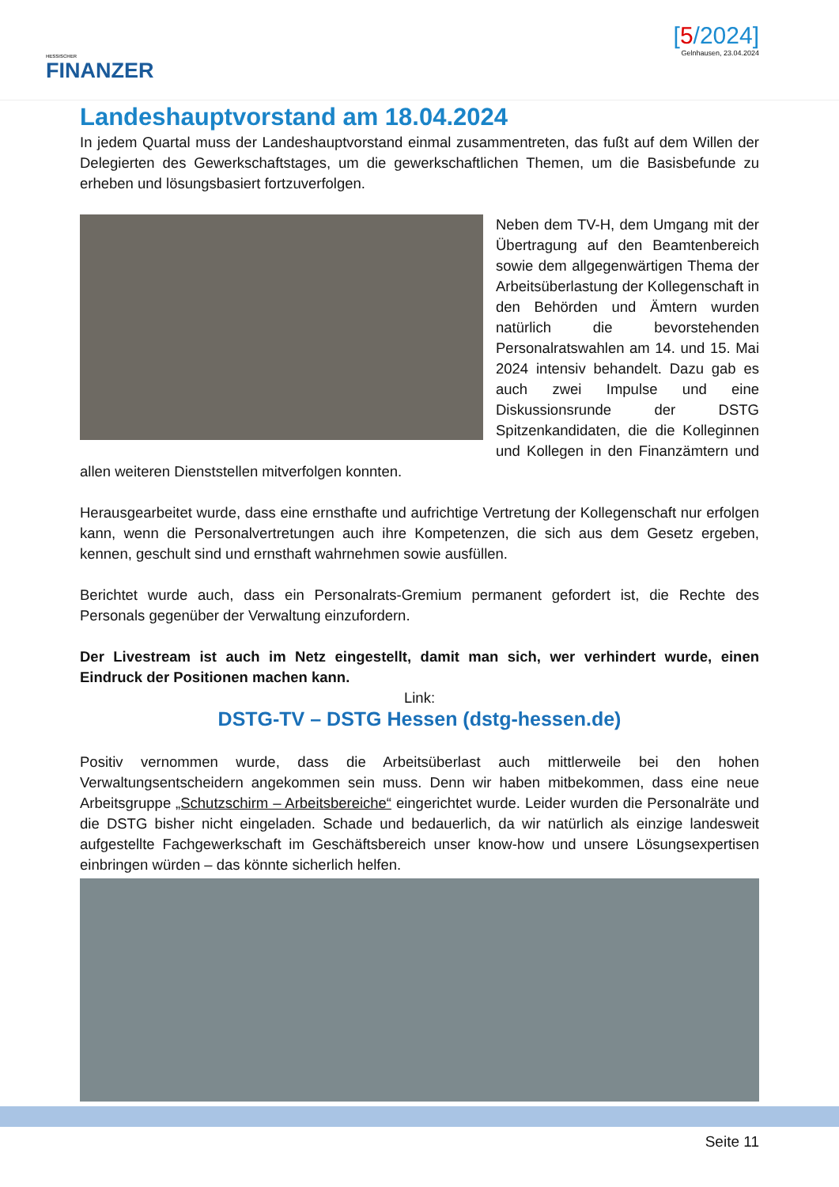HESSISCHER
FINANZER
[5/2024]
Gelnhausen, 23.04.2024
Landeshauptvorstand am 18.04.2024
In jedem Quartal muss der Landeshauptvorstand einmal zusammentreten, das fußt auf dem Willen der Delegierten des Gewerkschaftstages, um die gewerkschaftlichen Themen, um die Basisbefunde zu erheben und lösungsbasiert fortzuverfolgen.
Neben dem TV-H, dem Umgang mit der Übertragung auf den Beamtenbereich sowie dem allgegenwärtigen Thema der Arbeitsüberlastung der Kollegenschaft in den Behörden und Ämtern wurden natürlich die bevorstehenden Personalratswahlen am 14. und 15. Mai 2024 intensiv behandelt. Dazu gab es auch zwei Impulse und eine Diskussionsrunde der DSTG Spitzenkandidaten, die die Kolleginnen und Kollegen in den Finanzämtern und allen weiteren Dienststellen mitverfolgen konnten.
Herausgearbeitet wurde, dass eine ernsthafte und aufrichtige Vertretung der Kollegenschaft nur erfolgen kann, wenn die Personalvertretungen auch ihre Kompetenzen, die sich aus dem Gesetz ergeben, kennen, geschult sind und ernsthaft wahrnehmen sowie ausfüllen.
Berichtet wurde auch, dass ein Personalrats-Gremium permanent gefordert ist, die Rechte des Personals gegenüber der Verwaltung einzufordern.
Der Livestream ist auch im Netz eingestellt, damit man sich, wer verhindert wurde, einen Eindruck der Positionen machen kann.
Link:
DSTG-TV – DSTG Hessen (dstg-hessen.de)
Positiv vernommen wurde, dass die Arbeitsüberlast auch mittlerweile bei den hohen Verwaltungsentscheidern angekommen sein muss. Denn wir haben mitbekommen, dass eine neue Arbeitsgruppe „Schutzschirm – Arbeitsbereiche“ eingerichtet wurde. Leider wurden die Personalräte und die DSTG bisher nicht eingeladen. Schade und bedauerlich, da wir natürlich als einzige landesweit aufgestellte Fachgewerkschaft im Geschäftsbereich unser know-how und unsere Lösungsexpertisen einbringen würden – das könnte sicherlich helfen.
Seite 11